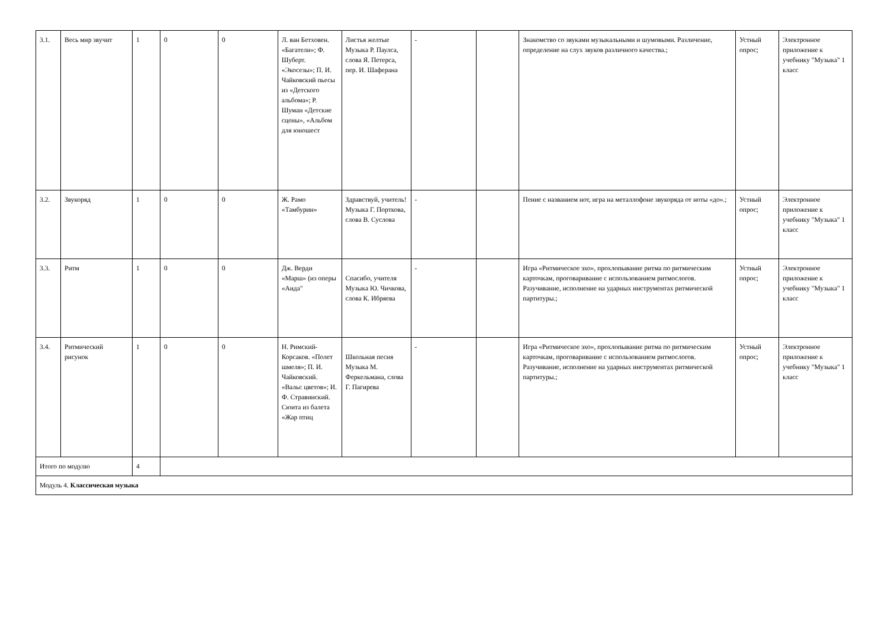| 3.1. | Весь мир звучит | 1 | 0 | 0 | Л. ван Бетховен. «Багатели»; Ф. Шуберт. «Экосезы»; П. И. Чайковский пьесы из «Детского альбома»; Р. Шуман «Детские сцены», «Альбом для юношест | Листья желтые Музыка Р. Паулса, слова Я. Петерса, пер. И. Шаферана | - | | Знакомство со звуками музыкальными и шумовыми. Различение, определение на слух звуков различного качества.; | Устный опрос; | Электронное приложение к учебнику "Музыка" 1 класс |
| 3.2. | Звукоряд | 1 | 0 | 0 | Ж. Рамо «Тамбурин» | Здравствуй, учитель! Музыка Г. Порткова, слова В. Суслова | - | | Пение с названием нот, игра на металлофоне звукоряда от ноты «до».; | Устный опрос; | Электронное приложение к учебнику "Музыка" 1 класс |
| 3.3. | Ритм | 1 | 0 | 0 | Дж. Верди «Марш» (из оперы «Аида" | Спасибо, учителя Музыка Ю. Чичкова, слова К. Ибряева | - | | Игра «Ритмическое эхо», прохлопывание ритма по ритмическим карточкам, проговаривание с использованием ритмослогов. Разучивание, исполнение на ударных инструментах ритмической партитуры.; | Устный опрос; | Электронное приложение к учебнику "Музыка" 1 класс |
| 3.4. | Ритмический рисунок | 1 | 0 | 0 | Н. Римский-Корсаков. «Полет шмеля»; П. И. Чайковский. «Вальс цветов»; И. Ф. Стравинский. Сюита из балета «Жар птиц | Школьная песня Музыка М. Феркельмана, слова Г. Пагирева | - | | Игра «Ритмическое эхо», прохлопывание ритма по ритмическим карточкам, проговаривание с использованием ритмослогов. Разучивание, исполнение на ударных инструментах ритмической партитуры.; | Устный опрос; | Электронное приложение к учебнику "Музыка" 1 класс |
| Итого по модулю | | 4 | | | | | | | | | |
| Модуль 4. Классическая музыка | | | | | | | | | | | |